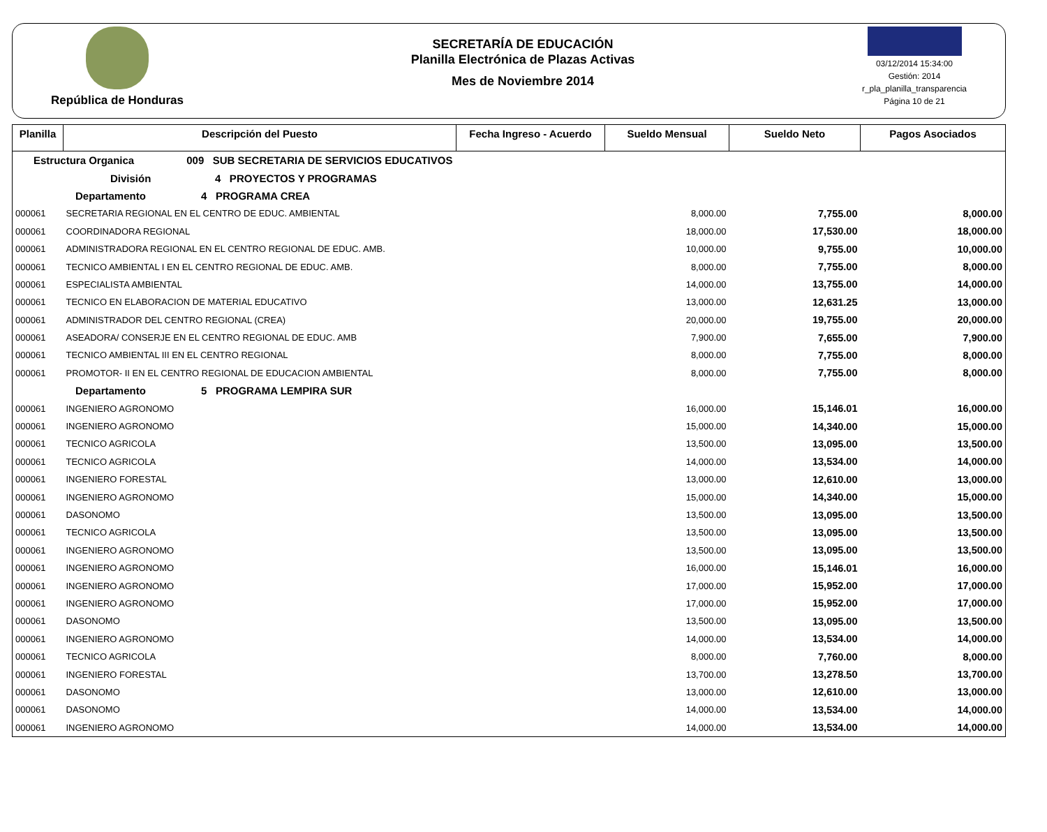República de Honduras
SECRETARÍA DE EDUCACIÓN
Planilla Electrónica de Plazas Activas
Mes de Noviembre 2014
03/12/2014 15:34:00
Gestión: 2014
r_pla_planilla_transparencia
Página 10 de 21
| Planilla | Descripción del Puesto | Fecha Ingreso - Acuerdo | Sueldo Mensual | Sueldo Neto | Pagos Asociados |
| --- | --- | --- | --- | --- | --- |
| Estructura Organica 009 SUB SECRETARIA DE SERVICIOS EDUCATIVOS | | | | | |
| División 4 PROYECTOS Y PROGRAMAS | | | | | |
| Departamento 4 PROGRAMA CREA | | | | | |
| 000061 | SECRETARIA REGIONAL EN EL CENTRO DE EDUC. AMBIENTAL | | 8,000.00 | 7,755.00 | 8,000.00 |
| 000061 | COORDINADORA REGIONAL | | 18,000.00 | 17,530.00 | 18,000.00 |
| 000061 | ADMINISTRADORA REGIONAL EN EL CENTRO REGIONAL DE EDUC. AMB. | | 10,000.00 | 9,755.00 | 10,000.00 |
| 000061 | TECNICO AMBIENTAL I EN EL CENTRO REGIONAL DE EDUC. AMB. | | 8,000.00 | 7,755.00 | 8,000.00 |
| 000061 | ESPECIALISTA AMBIENTAL | | 14,000.00 | 13,755.00 | 14,000.00 |
| 000061 | TECNICO EN ELABORACION DE MATERIAL EDUCATIVO | | 13,000.00 | 12,631.25 | 13,000.00 |
| 000061 | ADMINISTRADOR DEL CENTRO REGIONAL (CREA) | | 20,000.00 | 19,755.00 | 20,000.00 |
| 000061 | ASEADORA/ CONSERJE EN EL CENTRO REGIONAL DE EDUC. AMB | | 7,900.00 | 7,655.00 | 7,900.00 |
| 000061 | TECNICO AMBIENTAL III EN EL CENTRO REGIONAL | | 8,000.00 | 7,755.00 | 8,000.00 |
| 000061 | PROMOTOR- II EN EL CENTRO REGIONAL DE EDUCACION AMBIENTAL | | 8,000.00 | 7,755.00 | 8,000.00 |
| Departamento 5 PROGRAMA LEMPIRA SUR | | | | | |
| 000061 | INGENIERO AGRONOMO | | 16,000.00 | 15,146.01 | 16,000.00 |
| 000061 | INGENIERO AGRONOMO | | 15,000.00 | 14,340.00 | 15,000.00 |
| 000061 | TECNICO AGRICOLA | | 13,500.00 | 13,095.00 | 13,500.00 |
| 000061 | TECNICO AGRICOLA | | 14,000.00 | 13,534.00 | 14,000.00 |
| 000061 | INGENIERO FORESTAL | | 13,000.00 | 12,610.00 | 13,000.00 |
| 000061 | INGENIERO AGRONOMO | | 15,000.00 | 14,340.00 | 15,000.00 |
| 000061 | DASONOMO | | 13,500.00 | 13,095.00 | 13,500.00 |
| 000061 | TECNICO AGRICOLA | | 13,500.00 | 13,095.00 | 13,500.00 |
| 000061 | INGENIERO AGRONOMO | | 13,500.00 | 13,095.00 | 13,500.00 |
| 000061 | INGENIERO AGRONOMO | | 16,000.00 | 15,146.01 | 16,000.00 |
| 000061 | INGENIERO AGRONOMO | | 17,000.00 | 15,952.00 | 17,000.00 |
| 000061 | INGENIERO AGRONOMO | | 17,000.00 | 15,952.00 | 17,000.00 |
| 000061 | DASONOMO | | 13,500.00 | 13,095.00 | 13,500.00 |
| 000061 | INGENIERO AGRONOMO | | 14,000.00 | 13,534.00 | 14,000.00 |
| 000061 | TECNICO AGRICOLA | | 8,000.00 | 7,760.00 | 8,000.00 |
| 000061 | INGENIERO FORESTAL | | 13,700.00 | 13,278.50 | 13,700.00 |
| 000061 | DASONOMO | | 13,000.00 | 12,610.00 | 13,000.00 |
| 000061 | DASONOMO | | 14,000.00 | 13,534.00 | 14,000.00 |
| 000061 | INGENIERO AGRONOMO | | 14,000.00 | 13,534.00 | 14,000.00 |